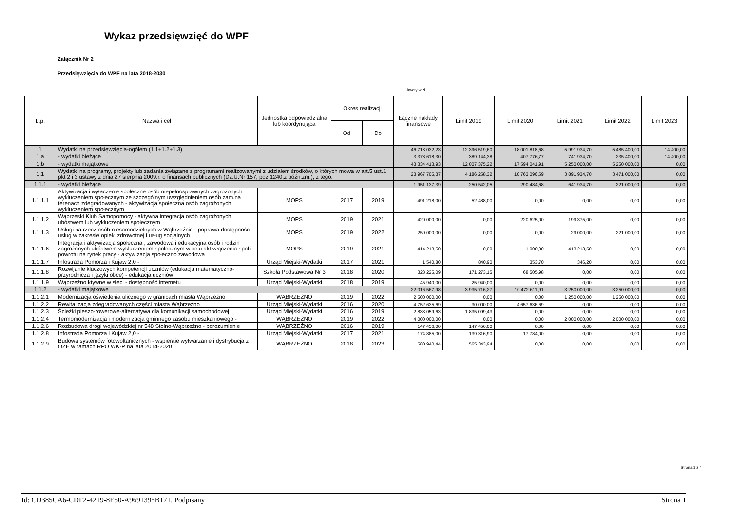Wykaz przedsięwzięć do WPF
Załącznik Nr 2
Przedsięwzięcia do WPF na lata 2018-2030
kwoty w zł
| L.p. | Nazwa i cel | Jednostka odpowiedzialna lub koordynująca | Okres realizacji | | Łączne nakłady finansowe | Limit 2019 | Limit 2020 | Limit 2021 | Limit 2022 | Limit 2023 |
| --- | --- | --- | --- | --- | --- | --- | --- | --- | --- | --- |
| | | | Od | Do | | | | | | |
| 1 | Wydatki na przedsięwzięcia-ogółem (1.1+1.2+1.3) | | | | 46 713 032,23 | 12 396 519,60 | 18 001 818,68 | 5 991 934,70 | 5 485 400,00 | 14 400,00 |
| 1.a | - wydatki bieżące | | | | 3 378 618,30 | 389 144,38 | 407 776,77 | 741 934,70 | 235 400,00 | 14 400,00 |
| 1.b | - wydatki majątkowe | | | | 43 334 413,93 | 12 007 375,22 | 17 594 041,91 | 5 250 000,00 | 5 250 000,00 | 0,00 |
| 1.1 | Wydatki na programy, projekty lub zadania związane z programami realizowanymi z udziałem środków, o których mowa w art.5 ust.1 pkt 2 i 3 ustawy z dnia 27 sierpnia 2009.r. o finansach publicznych (Dz.U.Nr 157, poz.1240,z późn.zm.), z tego: | | | | 23 967 705,37 | 4 186 258,32 | 10 763 096,59 | 3 891 934,70 | 3 471 000,00 | 0,00 |
| 1.1.1 | - wydatki bieżące | | | | 1 951 137,39 | 250 542,05 | 290 484,68 | 641 934,70 | 221 000,00 | 0,00 |
| 1.1.1.1 | Aktywizacja i wyłaczenie społeczne osób niepełnosprawnych zagrożonych wykluczeniem społecznym ze szczególnym uwzględnieniem osób zam.na terenach zdegradowanych - aktywizacja społeczna osób zagrożonych wykluczeniem społecznym | MOPS | 2017 | 2019 | 491 218,00 | 52 488,00 | 0,00 | 0,00 | 0,00 | 0,00 |
| 1.1.1.2 | Wąbrzeski Klub Samopomocy - aktywna integracja osób zagrożonych ubóstwem lub wykluczeniem społecznym | MOPS | 2019 | 2021 | 420 000,00 | 0,00 | 220 625,00 | 199 375,00 | 0,00 | 0,00 |
| 1.1.1.3 | Usługi na rzecz osób niesamodzielnych w Wąbrzeźnie - poprawa dostępności usług w zakresie opieki zdrowotnej i usług socjalnych | MOPS | 2019 | 2022 | 250 000,00 | 0,00 | 0,00 | 29 000,00 | 221 000,00 | 0,00 |
| 1.1.1.6 | Integracja i aktywizacja społeczna , zawodowa i edukacyjna osób i rodzin zagrożonych ubóstwem wykluczeniem społecznym w celu akt.włączenia społ.i powrotu na rynek pracy - aktywizacja społeczno zawodowa | MOPS | 2019 | 2021 | 414 213,50 | 0,00 | 1 000,00 | 413 213,50 | 0,00 | 0,00 |
| 1.1.1.7 | Infostrada Pomorza i Kujaw 2,0 - | Urząd Miejski-Wydatki | 2017 | 2021 | 1 540,80 | 840,90 | 353,70 | 346,20 | 0,00 | 0,00 |
| 1.1.1.8 | Rozwijanie kluczowych kompetencji uczniów (edukacja matematyczno-przyrodnicza i języki obce) - edukacja uczniów | Szkoła Podstawowa Nr 3 | 2018 | 2020 | 328 225,09 | 171 273,15 | 68 505,98 | 0,00 | 0,00 | 0,00 |
| 1.1.1.9 | Wąbrzeźno ktywne w sieci - dostępność internetu | Urząd Miejski-Wydatki | 2018 | 2019 | 45 940,00 | 25 940,00 | 0,00 | 0,00 | 0,00 | 0,00 |
| 1.1.2 | - wydatki majątkowe | | | | 22 016 567,98 | 3 935 716,27 | 10 472 611,91 | 3 250 000,00 | 3 250 000,00 | 0,00 |
| 1.1.2.1 | Modernizacja oświetlenia ulicznego w granicach miasta Wąbrzeźno | WĄBRZEŹNO | 2019 | 2022 | 2 500 000,00 | 0,00 | 0,00 | 1 250 000,00 | 1 250 000,00 | 0,00 |
| 1.1.2.2 | Rewitalizacja zdegradowanych części miasta Wąbrzeźno | Urząd Miejski-Wydatki | 2016 | 2020 | 4 752 635,69 | 30 000,00 | 4 657 636,69 | 0,00 | 0,00 | 0,00 |
| 1.1.2.3 | Ścieżki pieszo-rowerowe-alternatywa dla komunikacji samochodowej | Urząd Miejski-Wydatki | 2016 | 2019 | 2 833 059,63 | 1 835 099,43 | 0,00 | 0,00 | 0,00 | 0,00 |
| 1.1.2.4 | Termomodernizacja i modernizacja gminnego zasobu mieszkaniowego - | WĄBRZEŹNO | 2019 | 2022 | 4 000 000,00 | 0,00 | 0,00 | 2 000 000,00 | 2 000 000,00 | 0,00 |
| 1.1.2.6 | Rozbudowa drogi wojewódzkiej nr 548 Stolno-Wąbrzeźno - porozumienie | WĄBRZEŹNO | 2016 | 2019 | 147 456,00 | 147 456,00 | 0,00 | 0,00 | 0,00 | 0,00 |
| 1.1.2.8 | Infostrada Pomorza i Kujaw 2,0 - | Urząd Miejski-Wydatki | 2017 | 2021 | 174 885,00 | 139 316,90 | 17 784,00 | 0,00 | 0,00 | 0,00 |
| 1.1.2.9 | Budowa systemów fotowoltanicznych - wspieraie wytwarzanie i dystrybucja z OZE w ramach RPO WK-P na lata 2014-2020 | WĄBRZEŹNO | 2018 | 2023 | 580 940,44 | 565 343,94 | 0,00 | 0,00 | 0,00 | 0,00 |
Strona 1 z 4
Id: CD385CA6-CDF2-4219-8E50-A9691395B171. Podpisany Strona 1